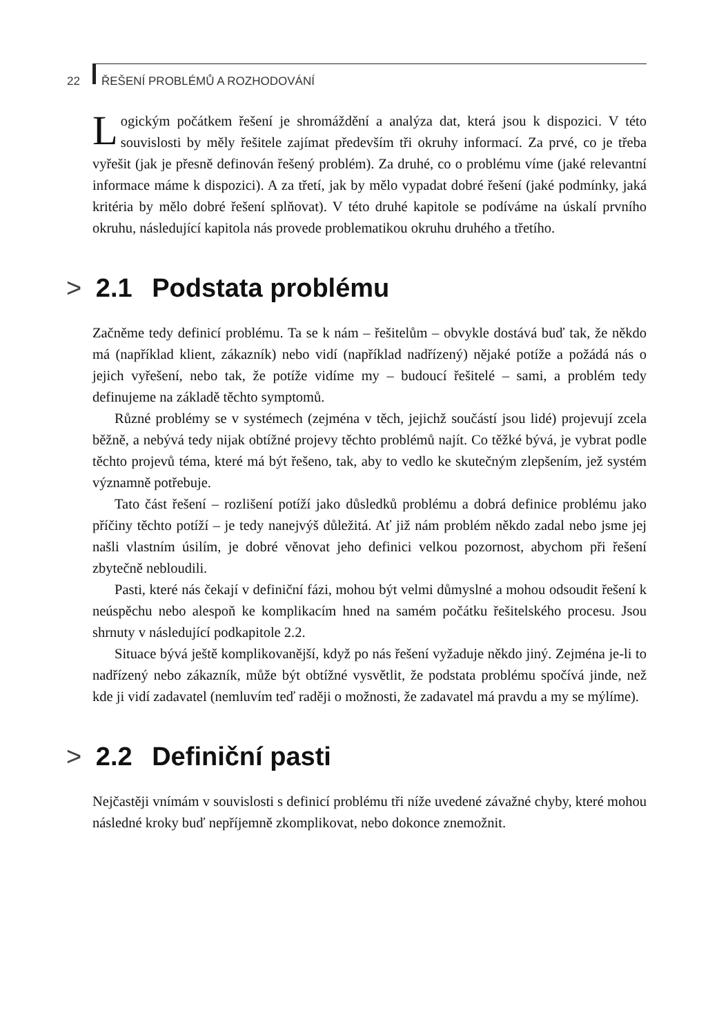22 ŘEŠENÍ PROBLÉMŮ A ROZHODOVÁNÍ
Logickým počátkem řešení je shromáždění a analýza dat, která jsou k dispozici. V této souvislosti by měly řešitele zajímat především tři okruhy informací. Za prvé, co je třeba vyřešit (jak je přesně definován řešený problém). Za druhé, co o problému víme (jaké relevantní informace máme k dispozici). A za třetí, jak by mělo vypadat dobré řešení (jaké podmínky, jaká kritéria by mělo dobré řešení splňovat). V této druhé kapitole se podíváme na úskalí prvního okruhu, následující kapitola nás provede problematikou okruhu druhého a třetího.
> 2.1 Podstata problému
Začněme tedy definicí problému. Ta se k nám – řešitelům – obvykle dostává buď tak, že někdo má (například klient, zákazník) nebo vidí (například nadřízený) nějaké potíže a požádá nás o jejich vyřešení, nebo tak, že potíže vidíme my – budoucí řešitelé – sami, a problém tedy definujeme na základě těchto symptomů.
Různé problémy se v systémech (zejména v těch, jejichž součástí jsou lidé) projevují zcela běžně, a nebývá tedy nijak obtížné projevy těchto problémů najít. Co těžké bývá, je vybrat podle těchto projevů téma, které má být řešeno, tak, aby to vedlo ke skutečným zlepšením, jež systém významně potřebuje.
Tato část řešení – rozlišení potíží jako důsledků problému a dobrá definice problému jako příčiny těchto potíží – je tedy nanejvýš důležitá. Ať již nám problém někdo zadal nebo jsme jej našli vlastním úsilím, je dobré věnovat jeho definici velkou pozornost, abychom při řešení zbytečně nebloudili.
Pasti, které nás čekají v definiční fázi, mohou být velmi důmyslné a mohou odsoudit řešení k neúspěchu nebo alespoň ke komplikacím hned na samém počátku řešitelského procesu. Jsou shrnuty v následující podkapitole 2.2.
Situace bývá ještě komplikovanější, když po nás řešení vyžaduje někdo jiný. Zejména je-li to nadřízený nebo zákazník, může být obtížné vysvětlit, že podstata problému spočívá jinde, než kde ji vidí zadavatel (nemluvím teď raději o možnosti, že zadavatel má pravdu a my se mýlíme).
> 2.2 Definiční pasti
Nejčastěji vnímám v souvislosti s definicí problému tři níže uvedené závažné chyby, které mohou následné kroky buď nepříjemně zkomplikovat, nebo dokonce znemožnit.